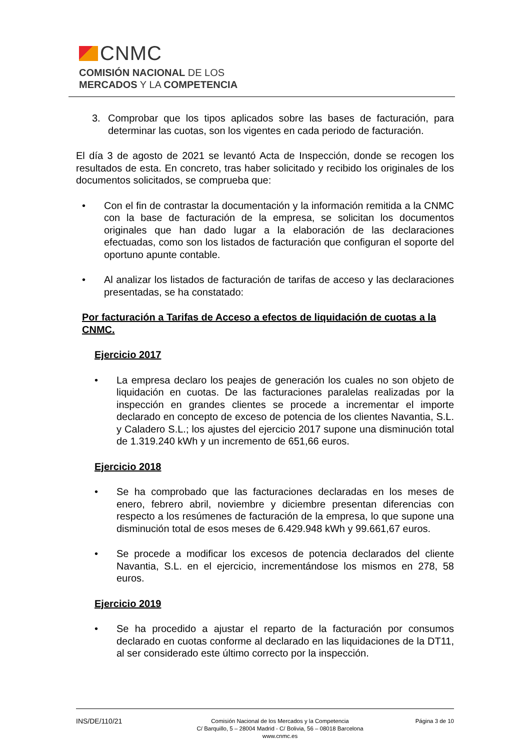CNMC
COMISIÓN NACIONAL DE LOS
MERCADOS Y LA COMPETENCIA
3. Comprobar que los tipos aplicados sobre las bases de facturación, para determinar las cuotas, son los vigentes en cada periodo de facturación.
El día 3 de agosto de 2021 se levantó Acta de Inspección, donde se recogen los resultados de esta. En concreto, tras haber solicitado y recibido los originales de los documentos solicitados, se comprueba que:
• Con el fin de contrastar la documentación y la información remitida a la CNMC con la base de facturación de la empresa, se solicitan los documentos originales que han dado lugar a la elaboración de las declaraciones efectuadas, como son los listados de facturación que configuran el soporte del oportuno apunte contable.
• Al analizar los listados de facturación de tarifas de acceso y las declaraciones presentadas, se ha constatado:
Por facturación a Tarifas de Acceso a efectos de liquidación de cuotas a la CNMC.
Ejercicio 2017
• La empresa declaro los peajes de generación los cuales no son objeto de liquidación en cuotas. De las facturaciones paralelas realizadas por la inspección en grandes clientes se procede a incrementar el importe declarado en concepto de exceso de potencia de los clientes Navantia, S.L. y Caladero S.L.; los ajustes del ejercicio 2017 supone una disminución total de 1.319.240 kWh y un incremento de 651,66 euros.
Ejercicio 2018
• Se ha comprobado que las facturaciones declaradas en los meses de enero, febrero abril, noviembre y diciembre presentan diferencias con respecto a los resúmenes de facturación de la empresa, lo que supone una disminución total de esos meses de 6.429.948 kWh y 99.661,67 euros.
• Se procede a modificar los excesos de potencia declarados del cliente Navantia, S.L. en el ejercicio, incrementándose los mismos en 278, 58 euros.
Ejercicio 2019
• Se ha procedido a ajustar el reparto de la facturación por consumos declarado en cuotas conforme al declarado en las liquidaciones de la DT11, al ser considerado este último correcto por la inspección.
INS/DE/110/21
Comisión Nacional de los Mercados y la Competencia
C/ Barquillo, 5 – 28004 Madrid - C/ Bolivia, 56 – 08018 Barcelona
www.cnmc.es
Página 3 de 10